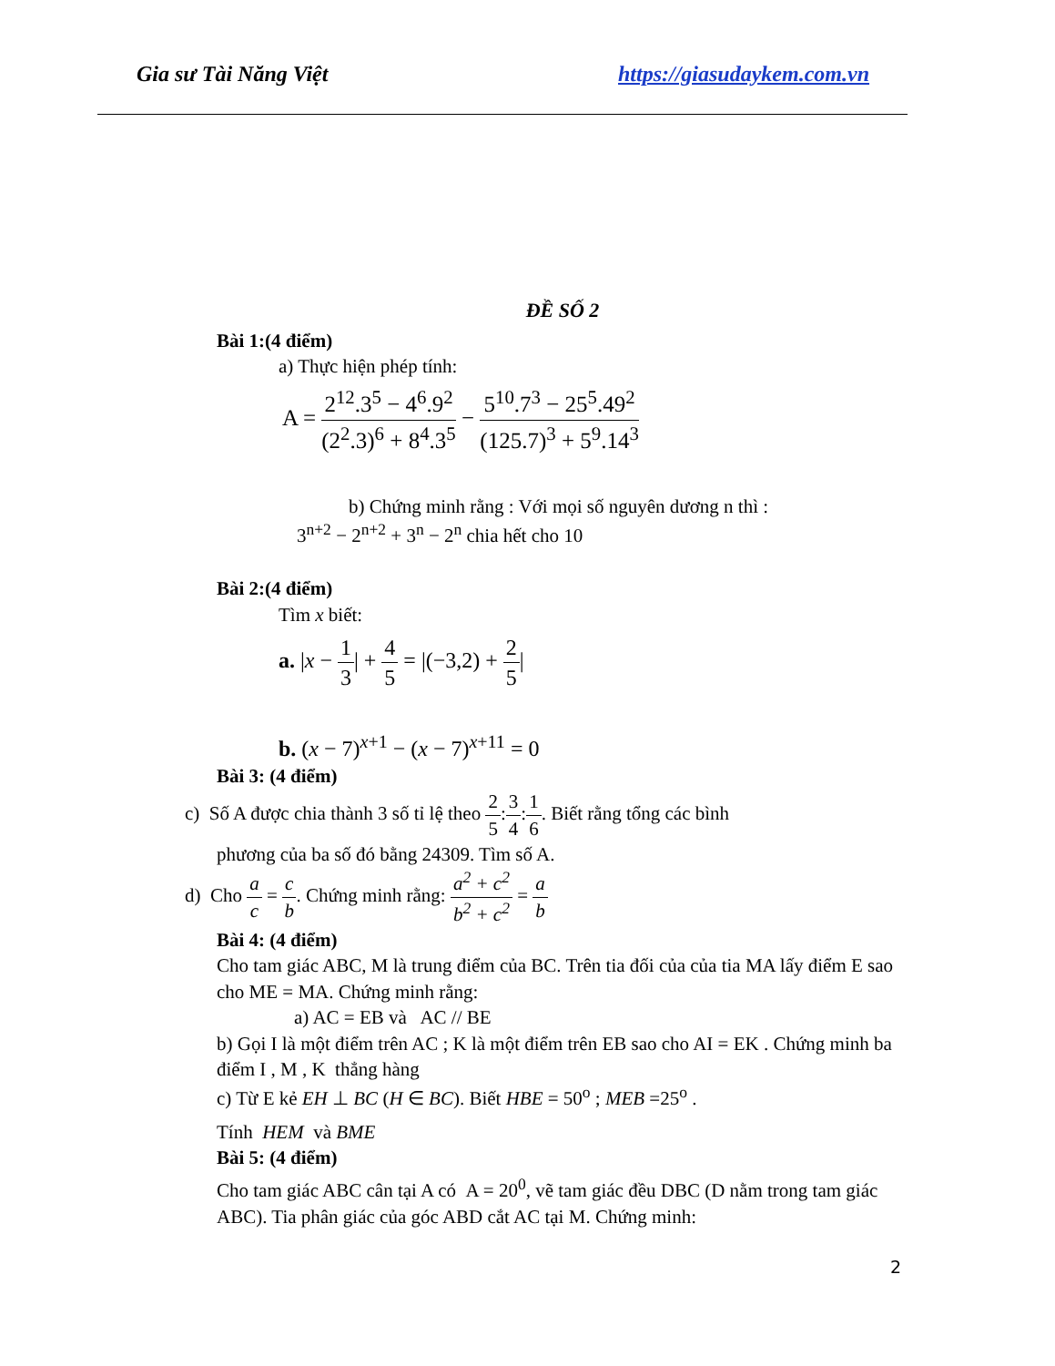Gia sư Tài Năng Việt https://giasudaykem.com.vn
ĐỀ SỐ 2
Bài 1:(4 điểm)
a) Thực hiện phép tính:
A = 2<sup>12</sup>.3<sup>5</sup> − 4<sup>6</sup>.9<sup>2</sup> (2<sup>2</sup>.3)<sup>6</sup> + 8<sup>4</sup>.3<sup>5</sup> − 5<sup>10</sup>.7<sup>3</sup> − 25<sup>5</sup>.49<sup>2</sup> (125.7)<sup>3</sup> + 5<sup>9</sup>.14<sup>3</sup>
b) Chứng minh rằng : Với mọi số nguyên dương n thì :
3<sup>n+2</sup> − 2<sup>n+2</sup> + 3<sup>n</sup> − 2<sup>n</sup> chia hết cho 10
Bài 2:(4 điểm)
Tìm x biết:
a. |x − 1 3| + 4 5 = |(−3,2) + 2 5|
b. (x − 7)<sup>x+1</sup> − (x − 7)<sup>x+11</sup> = 0
Bài 3: (4 điểm)
c) Số A được chia thành 3 số tỉ lệ theo 2 5:3 4:1 6. Biết rằng tổng các bình
phương của ba số đó bằng 24309. Tìm số A.
d) Cho a c = c b. Chứng minh rằng: a<sup>2</sup> + c<sup>2</sup> b<sup>2</sup> + c<sup>2</sup> = a b
Bài 4: (4 điểm)
Cho tam giác ABC, M là trung điểm của BC. Trên tia đối của của tia MA lấy điểm E sao cho ME = MA. Chứng minh rằng:
a) AC = EB và AC // BE
b) Gọi I là một điểm trên AC ; K là một điểm trên EB sao cho AI = EK . Chứng minh ba điểm I , M , K thẳng hàng
c) Từ E kẻ EH ⊥ BC (H ∈ BC). Biết HBE = 50<sup>o</sup> ; MEB =25<sup>o</sup> .
Tính HEM và BME
Bài 5: (4 điểm)
Cho tam giác ABC cân tại A có A = 20<sup>0</sup>, vẽ tam giác đều DBC (D nằm trong tam giác ABC). Tia phân giác của góc ABD cắt AC tại M. Chứng minh:
2